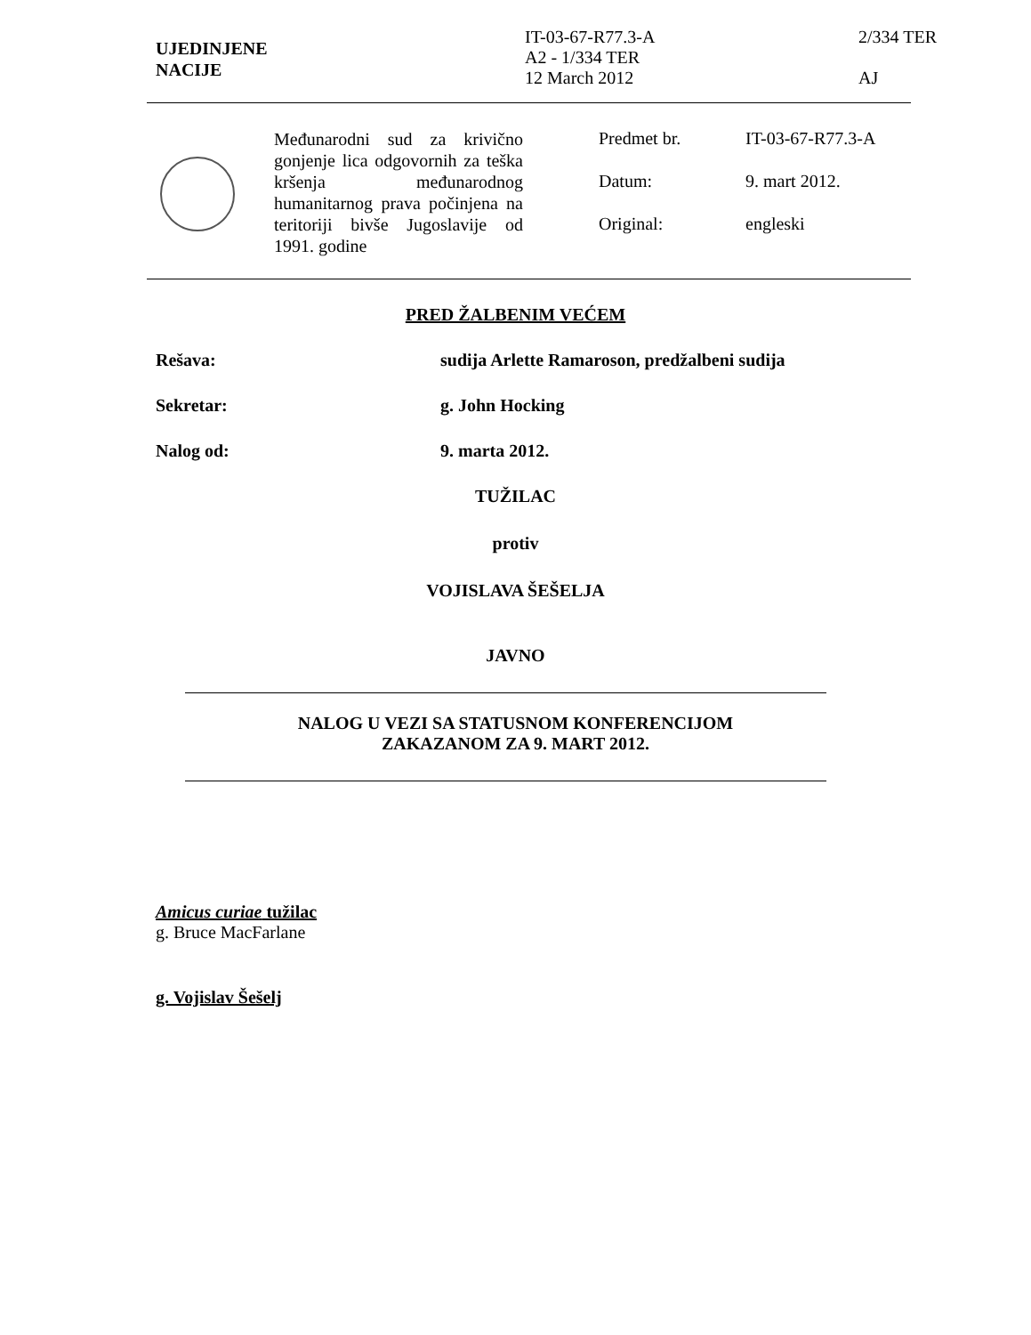UJEDINJENE
NACIJE
IT-03-67-R77.3-A
A2 - 1/334 TER
12 March 2012
2/334 TER
AJ
Međunarodni sud za krivično gonjenje lica odgovornih za teška kršenja međunarodnog humanitarnog prava počinjena na teritoriji bivše Jugoslavije od 1991. godine
Predmet br. IT-03-67-R77.3-A
Datum: 9. mart 2012.
Original: engleski
PRED ŽALBENIM VEĆEM
Rešava: sudija Arlette Ramaroson, predžalbeni sudija
Sekretar: g. John Hocking
Nalog od: 9. marta 2012.
TUŽILAC
protiv
VOJISLAVA ŠEŠELJA
JAVNO
NALOG U VEZI SA STATUSNOM KONFERENCIJOM
ZAKAZANOM ZA 9. MART 2012.
Amicus curiae tužilac
g. Bruce MacFarlane
g. Vojislav Šešelj